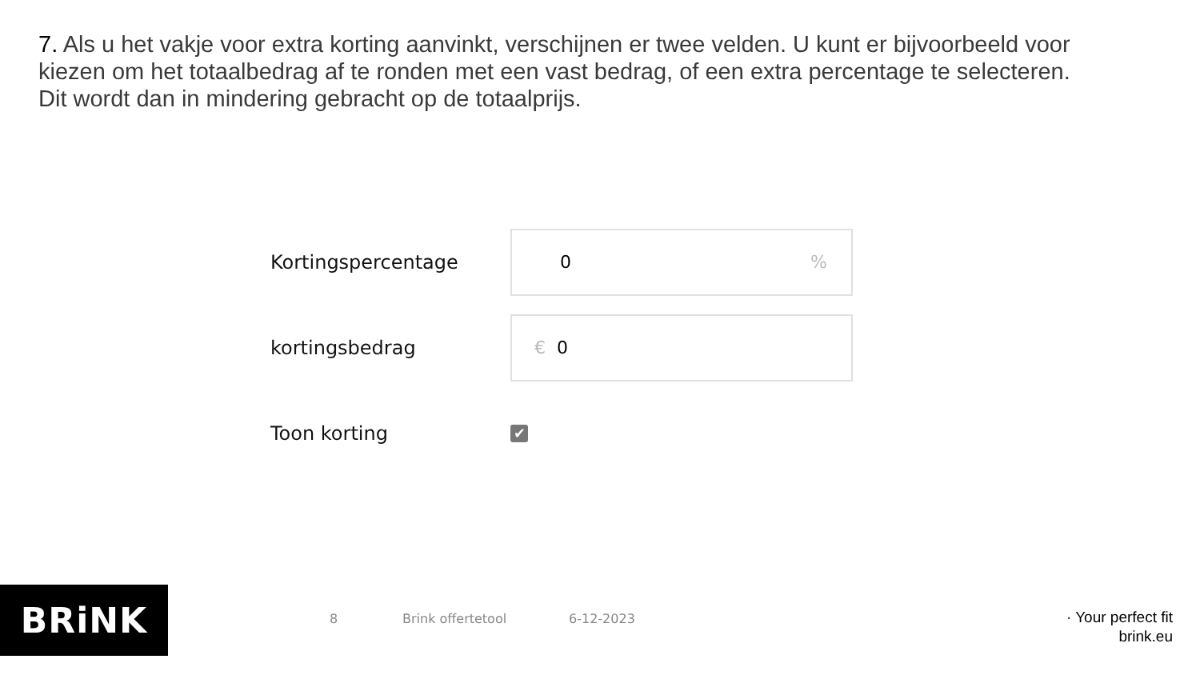7. Als u het vakje voor extra korting aanvinkt, verschijnen er twee velden. U kunt er bijvoorbeeld voor kiezen om het totaalbedrag af te ronden met een vast bedrag, of een extra percentage te selecteren. Dit wordt dan in mindering gebracht op de totaalprijs.
Kortingspercentage
0%
kortingsbedrag
€ 0
Toon korting
✔
BRiNK 8 Brink offertetool 6-12-2023
· Your perfect fit
brink.eu